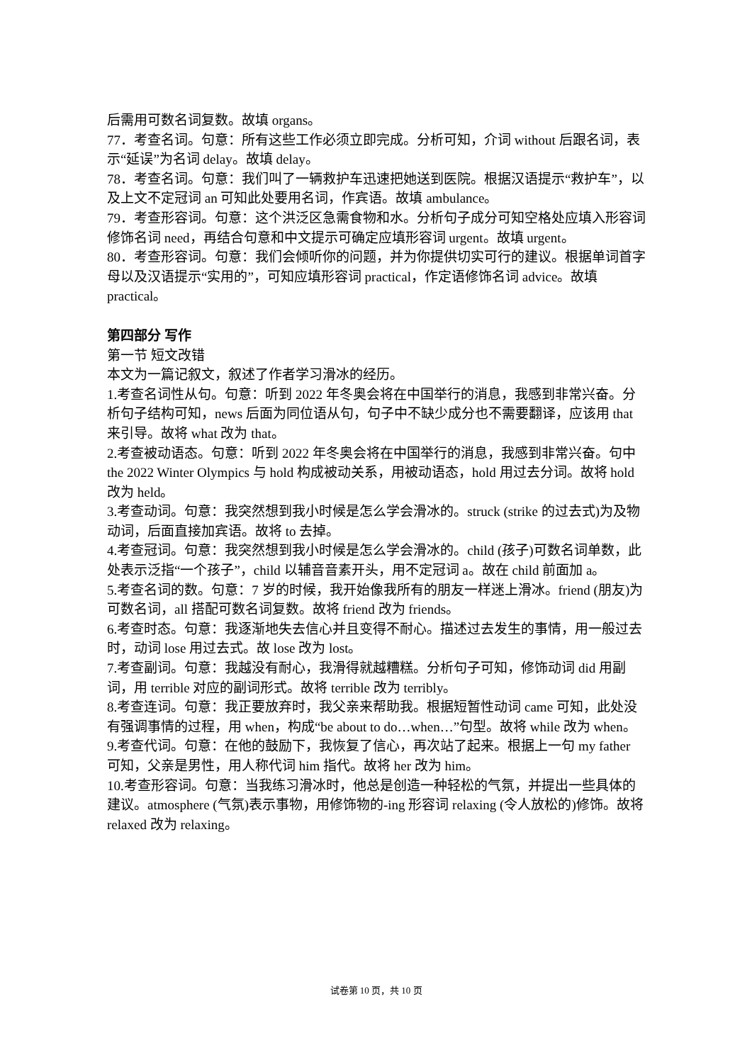后需用可数名词复数。故填 organs。
77．考查名词。句意：所有这些工作必须立即完成。分析可知，介词 without 后跟名词，表示“延误”为名词 delay。故填 delay。
78．考查名词。句意：我们叫了一辆救护车迅速把她送到医院。根据汉语提示“救护车”，以及上文不定冠词 an 可知此处要用名词，作宾语。故填 ambulance。
79．考查形容词。句意：这个洪泛区急需食物和水。分析句子成分可知空格处应填入形容词修饰名词 need，再结合句意和中文提示可确定应填形容词 urgent。故填 urgent。
80．考查形容词。句意：我们会倾听你的问题，并为你提供切实可行的建议。根据单词首字母以及汉语提示“实用的”，可知应填形容词 practical，作定语修饰名词 advice。故填 practical。
第四部分 写作
第一节 短文改错
本文为一篇记叙文，叙述了作者学习滑冰的经历。
1.考查名词性从句。句意：听到 2022 年冬奥会将在中国举行的消息，我感到非常兴奋。分析句子结构可知，news 后面为同位语从句，句子中不缺少成分也不需要翻译，应该用 that 来引导。故将 what 改为 that。
2.考查被动语态。句意：听到 2022 年冬奥会将在中国举行的消息，我感到非常兴奋。句中 the 2022 Winter Olympics 与 hold 构成被动关系，用被动语态，hold 用过去分词。故将 hold 改为 held。
3.考查动词。句意：我突然想到我小时候是怎么学会滑冰的。struck (strike 的过去式)为及物动词，后面直接加宾语。故将 to 去掉。
4.考查冠词。句意：我突然想到我小时候是怎么学会滑冰的。child (孩子)可数名词单数，此处表示泛指“一个孩子”，child 以辅音音素开头，用不定冠词 a。故在 child 前面加 a。
5.考查名词的数。句意：7 岁的时候，我开始像我所有的朋友一样迷上滑冰。friend (朋友)为可数名词，all 搭配可数名词复数。故将 friend 改为 friends。
6.考查时态。句意：我逐渐地失去信心并且变得不耐心。描述过去发生的事情，用一般过去时，动词 lose 用过去式。故 lose 改为 lost。
7.考查副词。句意：我越没有耐心，我滑得就越糟糕。分析句子可知，修饰动词 did 用副词，用 terrible 对应的副词形式。故将 terrible 改为 terribly。
8.考查连词。句意：我正要放弃时，我父亲来帮助我。根据短暂性动词 came 可知，此处没有强调事情的过程，用 when，构成“be about to do…when…”句型。故将 while 改为 when。
9.考查代词。句意：在他的鼓励下，我恢复了信心，再次站了起来。根据上一句 my father 可知，父亲是男性，用人称代词 him 指代。故将 her 改为 him。
10.考查形容词。句意：当我练习滑冰时，他总是创造一种轻松的气氛，并提出一些具体的建议。atmosphere (气氛)表示事物，用修饰物的-ing 形容词 relaxing (令人放松的)修饰。故将 relaxed 改为 relaxing。
试卷第 10 页，共 10 页